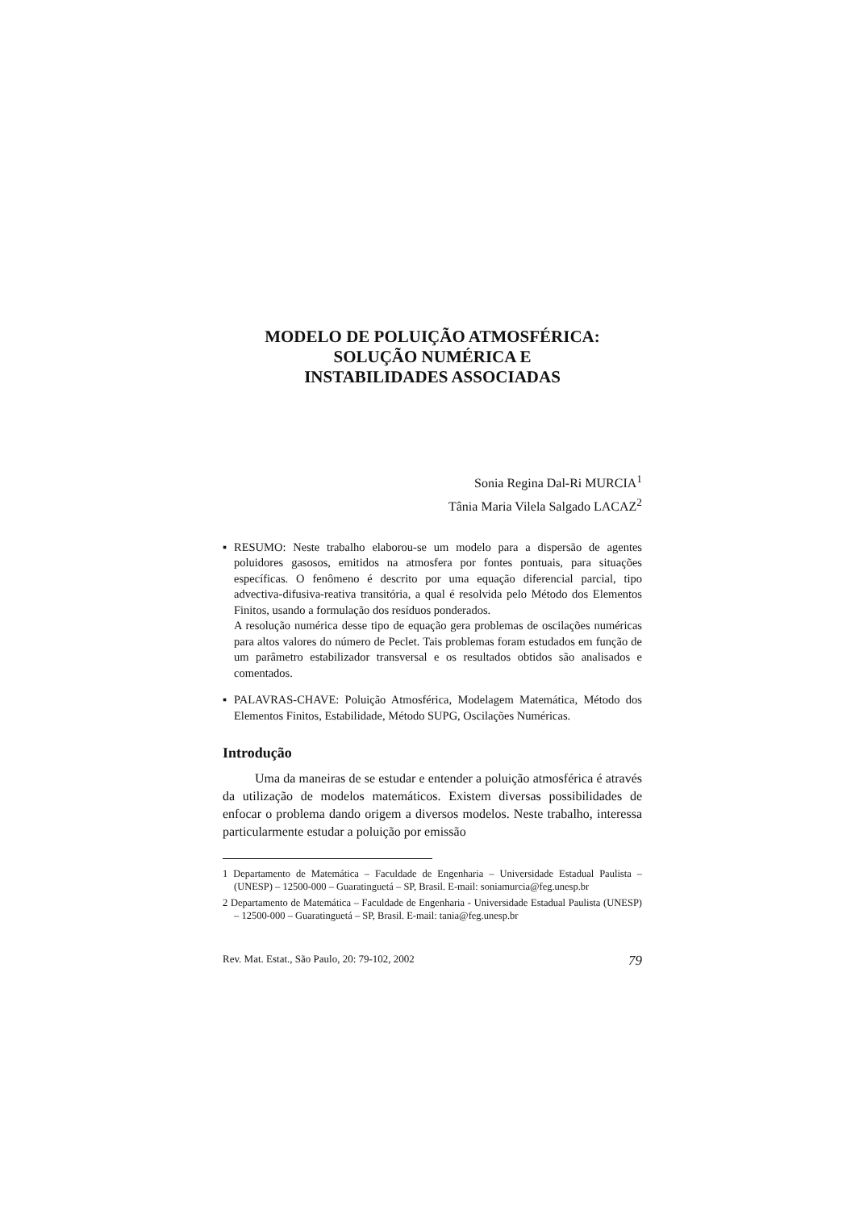MODELO DE POLUIÇÃO ATMOSFÉRICA:
SOLUÇÃO NUMÉRICA E
INSTABILIDADES ASSOCIADAS
Sonia Regina Dal-Ri MURCIA<sup>1</sup>
Tânia Maria Vilela Salgado LACAZ<sup>2</sup>
▪
RESUMO: Neste trabalho elaborou-se um modelo para a dispersão de agentes poluidores gasosos, emitidos na atmosfera por fontes pontuais, para situações específicas. O fenômeno é descrito por uma equação diferencial parcial, tipo advectiva-difusiva-reativa transitória, a qual é resolvida pelo Método dos Elementos Finitos, usando a formulação dos resíduos ponderados.
A resolução numérica desse tipo de equação gera problemas de oscilações numéricas para altos valores do número de Peclet. Tais problemas foram estudados em função de um parâmetro estabilizador transversal e os resultados obtidos são analisados e comentados.
▪
PALAVRAS-CHAVE: Poluição Atmosférica, Modelagem Matemática, Método dos Elementos Finitos, Estabilidade, Método SUPG, Oscilações Numéricas.
Introdução
Uma da maneiras de se estudar e entender a poluição atmosférica é através da utilização de modelos matemáticos. Existem diversas possibilidades de enfocar o problema dando origem a diversos modelos. Neste trabalho, interessa particularmente estudar a poluição por emissão
1 Departamento de Matemática – Faculdade de Engenharia – Universidade Estadual Paulista – (UNESP) – 12500-000 – Guaratinguetá – SP, Brasil. E-mail: soniamurcia@feg.unesp.br
2 Departamento de Matemática – Faculdade de Engenharia - Universidade Estadual Paulista (UNESP) – 12500-000 – Guaratinguetá – SP, Brasil. E-mail: tania@feg.unesp.br
Rev. Mat. Estat., São Paulo, 20: 79-102, 2002 79